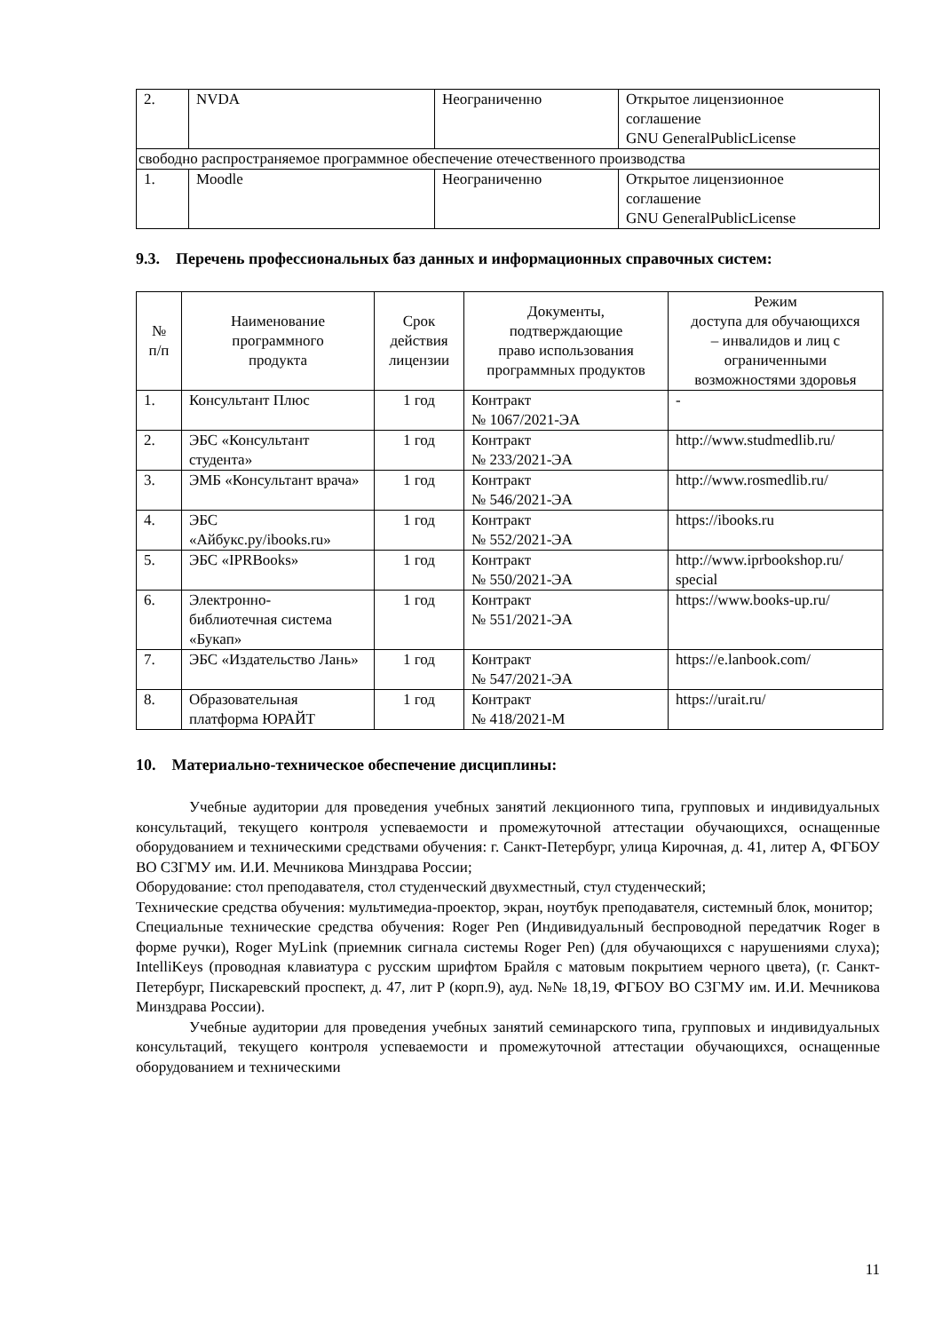| 2. | NVDA | Неограниченно | Открытое лицензионное соглашение GNU GeneralPublicLicense |
| свободно распространяемое программное обеспечение отечественного производства | | | |
| 1. | Moodle | Неограниченно | Открытое лицензионное соглашение GNU GeneralPublicLicense |
9.3. Перечень профессиональных баз данных и информационных справочных систем:
| № п/п | Наименование программного продукта | Срок действия лицензии | Документы, подтверждающие право использования программных продуктов | Режим доступа для обучающихся – инвалидов и лиц с ограниченными возможностями здоровья |
| --- | --- | --- | --- | --- |
| 1. | Консультант Плюс | 1 год | Контракт № 1067/2021-ЭА | - |
| 2. | ЭБС «Консультант студента» | 1 год | Контракт № 233/2021-ЭА | http://www.studmedlib.ru/ |
| 3. | ЭМБ «Консультант врача» | 1 год | Контракт № 546/2021-ЭА | http://www.rosmedlib.ru/ |
| 4. | ЭБС «Айбукс.ру/ibooks.ru» | 1 год | Контракт № 552/2021-ЭА | https://ibooks.ru |
| 5. | ЭБС «IPRBooks» | 1 год | Контракт № 550/2021-ЭА | http://www.iprbookshop.ru/ special |
| 6. | Электронно- библиотечная система «Букап» | 1 год | Контракт № 551/2021-ЭА | https://www.books-up.ru/ |
| 7. | ЭБС «Издательство Лань» | 1 год | Контракт № 547/2021-ЭА | https://e.lanbook.com/ |
| 8. | Образовательная платформа ЮРАЙТ | 1 год | Контракт № 418/2021-М | https://urait.ru/ |
10. Материально-техническое обеспечение дисциплины:
Учебные аудитории для проведения учебных занятий лекционного типа, групповых и индивидуальных консультаций, текущего контроля успеваемости и промежуточной аттестации обучающихся, оснащенные оборудованием и техническими средствами обучения: г. Санкт-Петербург, улица Кирочная, д. 41, литер А, ФГБОУ ВО СЗГМУ им. И.И. Мечникова Минздрава России;
Оборудование: стол преподавателя, стол студенческий двухместный, стул студенческий;
Технические средства обучения: мультимедиа-проектор, экран, ноутбук преподавателя, системный блок, монитор;
Специальные технические средства обучения: Roger Pen (Индивидуальный беспроводной передатчик Roger в форме ручки), Roger MyLink (приемник сигнала системы Roger Pen) (для обучающихся с нарушениями слуха); IntelliKeys (проводная клавиатура с русским шрифтом Брайля с матовым покрытием черного цвета), (г. Санкт-Петербург, Пискаревский проспект, д. 47, лит Р (корп.9), ауд. №№ 18,19, ФГБОУ ВО СЗГМУ им. И.И. Мечникова Минздрава России).
Учебные аудитории для проведения учебных занятий семинарского типа, групповых и индивидуальных консультаций, текущего контроля успеваемости и промежуточной аттестации обучающихся, оснащенные оборудованием и техническими
11